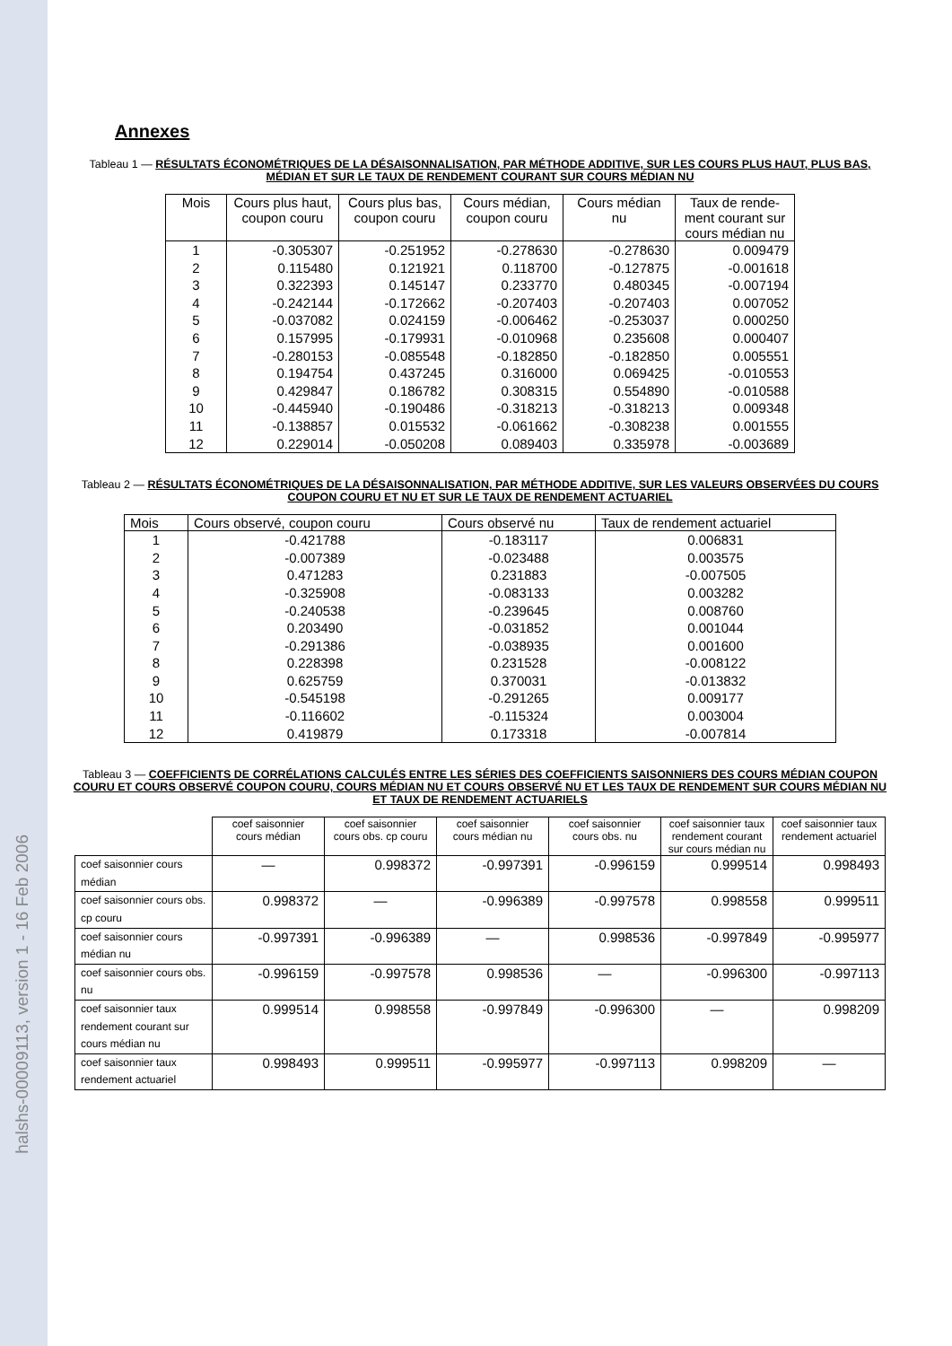halshs-00009113, version 1 - 16 Feb 2006
Annexes
Tableau 1 — RÉSULTATS ÉCONOMÉTRIQUES DE LA DÉSAISONNALISATION, PAR MÉTHODE ADDITIVE, SUR LES COURS PLUS HAUT, PLUS BAS, MÉDIAN ET SUR LE TAUX DE RENDEMENT COURANT SUR COURS MÉDIAN NU
| Mois | Cours plus haut, coupon couru | Cours plus bas, coupon couru | Cours médian, coupon couru | Cours médian nu | Taux de rende-ment courant sur cours médian nu |
| --- | --- | --- | --- | --- | --- |
| 1 | -0.305307 | -0.251952 | -0.278630 | -0.278630 | 0.009479 |
| 2 | 0.115480 | 0.121921 | 0.118700 | -0.127875 | -0.001618 |
| 3 | 0.322393 | 0.145147 | 0.233770 | 0.480345 | -0.007194 |
| 4 | -0.242144 | -0.172662 | -0.207403 | -0.207403 | 0.007052 |
| 5 | -0.037082 | 0.024159 | -0.006462 | -0.253037 | 0.000250 |
| 6 | 0.157995 | -0.179931 | -0.010968 | 0.235608 | 0.000407 |
| 7 | -0.280153 | -0.085548 | -0.182850 | -0.182850 | 0.005551 |
| 8 | 0.194754 | 0.437245 | 0.316000 | 0.069425 | -0.010553 |
| 9 | 0.429847 | 0.186782 | 0.308315 | 0.554890 | -0.010588 |
| 10 | -0.445940 | -0.190486 | -0.318213 | -0.318213 | 0.009348 |
| 11 | -0.138857 | 0.015532 | -0.061662 | -0.308238 | 0.001555 |
| 12 | 0.229014 | -0.050208 | 0.089403 | 0.335978 | -0.003689 |
Tableau 2 — RÉSULTATS ÉCONOMÉTRIQUES DE LA DÉSAISONNALISATION, PAR MÉTHODE ADDITIVE, SUR LES VALEURS OBSERVÉES DU COURS COUPON COURU ET NU ET SUR LE TAUX DE RENDEMENT ACTUARIEL
| Mois | Cours observé, coupon couru | Cours observé nu | Taux de rendement actuariel |
| --- | --- | --- | --- |
| 1 | -0.421788 | -0.183117 | 0.006831 |
| 2 | -0.007389 | -0.023488 | 0.003575 |
| 3 | 0.471283 | 0.231883 | -0.007505 |
| 4 | -0.325908 | -0.083133 | 0.003282 |
| 5 | -0.240538 | -0.239645 | 0.008760 |
| 6 | 0.203490 | -0.031852 | 0.001044 |
| 7 | -0.291386 | -0.038935 | 0.001600 |
| 8 | 0.228398 | 0.231528 | -0.008122 |
| 9 | 0.625759 | 0.370031 | -0.013832 |
| 10 | -0.545198 | -0.291265 | 0.009177 |
| 11 | -0.116602 | -0.115324 | 0.003004 |
| 12 | 0.419879 | 0.173318 | -0.007814 |
Tableau 3 — COEFFICIENTS DE CORRÉLATIONS CALCULÉS ENTRE LES SÉRIES DES COEFFICIENTS SAISONNIERS DES COURS MÉDIAN COUPON COURU ET COURS OBSERVÉ COUPON COURU, COURS MÉDIAN NU ET COURS OBSERVÉ NU ET LES TAUX DE RENDEMENT SUR COURS MÉDIAN NU ET TAUX DE RENDEMENT ACTUARIELS
| | coef saisonnier cours médian | coef saisonnier cours obs. cp couru | coef saisonnier cours médian nu | coef saisonnier cours obs. nu | coef saisonnier taux rendement courant sur cours médian nu | coef saisonnier taux rendement actuariel |
| --- | --- | --- | --- | --- | --- | --- |
| coef saisonnier cours médian | — | 0.998372 | -0.997391 | -0.996159 | 0.999514 | 0.998493 |
| coef saisonnier cours obs. cp couru | 0.998372 | — | -0.996389 | -0.997578 | 0.998558 | 0.999511 |
| coef saisonnier cours médian nu | -0.997391 | -0.996389 | — | 0.998536 | -0.997849 | -0.995977 |
| coef saisonnier cours obs. nu | -0.996159 | -0.997578 | 0.998536 | — | -0.996300 | -0.997113 |
| coef saisonnier taux rendement courant sur cours médian nu | 0.999514 | 0.998558 | -0.997849 | -0.996300 | — | 0.998209 |
| coef saisonnier taux rendement actuariel | 0.998493 | 0.999511 | -0.995977 | -0.997113 | 0.998209 | — |